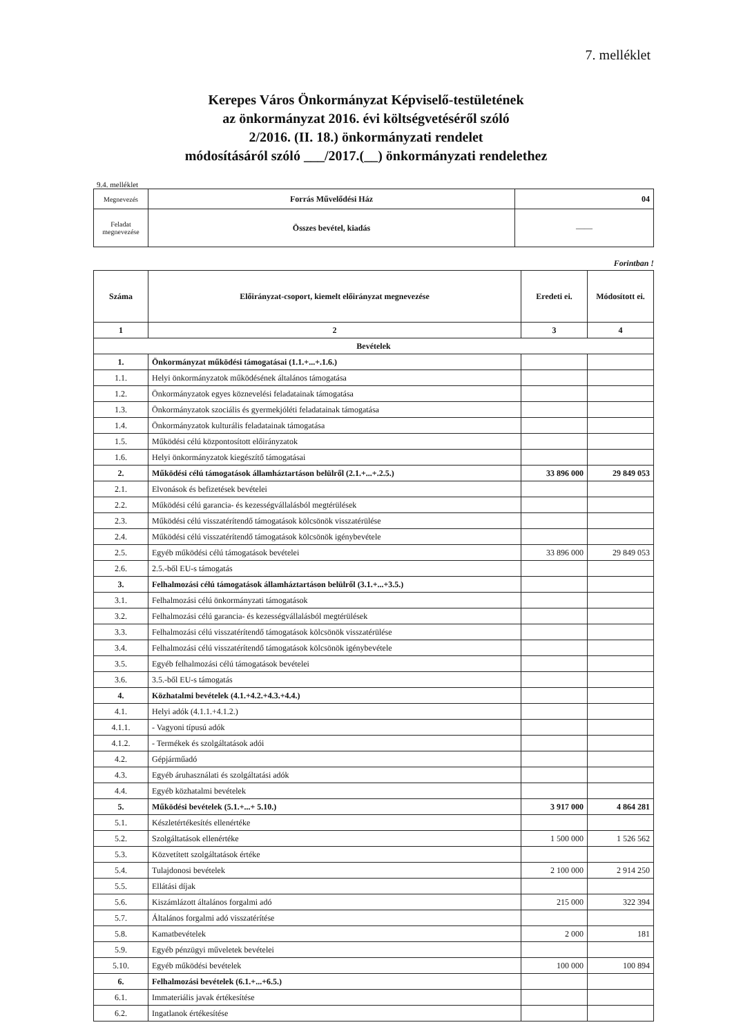7. melléklet
Kerepes Város Önkormányzat Képviselő-testületének
az önkormányzat 2016. évi költségvetéséről szóló
2/2016. (II. 18.) önkormányzati rendelet
módosításáról szóló ___/2017.(__) önkormányzati rendelethez
9.4. melléklet
| Megnevezés | Forrás Művelődési Ház | 04 |
| Feladat megnevezése | Összes bevétel, kiadás | —— |
Forintban !
| Száma | Előirányzat-csoport, kiemelt előirányzat megnevezése | Eredeti ei. | Módosított ei. |
| 1 | 2 | 3 | 4 |
| Bevételek | | | |
| 1. | Önkormányzat működési támogatásai (1.1.+...+.1.6.) | | |
| 1.1. | Helyi önkormányzatok működésének általános támogatása | | |
| 1.2. | Önkormányzatok egyes köznevelési feladatainak támogatása | | |
| 1.3. | Önkormányzatok szociális és gyermekjóléti feladatainak támogatása | | |
| 1.4. | Önkormányzatok kulturális feladatainak támogatása | | |
| 1.5. | Működési célú központosított előirányzatok | | |
| 1.6. | Helyi önkormányzatok kiegészítő támogatásai | | |
| 2. | Működési célú támogatások államháztartáson belülről (2.1.+...+.2.5.) | 33 896 000 | 29 849 053 |
| 2.1. | Elvonások és befizetések bevételei | | |
| 2.2. | Működési célú garancia- és kezességvállalásból megtérülések | | |
| 2.3. | Működési célú visszatérítendő támogatások kölcsönök visszatérülése | | |
| 2.4. | Működési célú visszatérítendő támogatások kölcsönök igénybevétele | | |
| 2.5. | Egyéb működési célú támogatások bevételei | 33 896 000 | 29 849 053 |
| 2.6. | 2.5.-ből EU-s támogatás | | |
| 3. | Felhalmozási célú támogatások államháztartáson belülről (3.1.+...+3.5.) | | |
| 3.1. | Felhalmozási célú önkormányzati támogatások | | |
| 3.2. | Felhalmozási célú garancia- és kezességvállalásból megtérülések | | |
| 3.3. | Felhalmozási célú visszatérítendő támogatások kölcsönök visszatérülése | | |
| 3.4. | Felhalmozási célú visszatérítendő támogatások kölcsönök igénybevétele | | |
| 3.5. | Egyéb felhalmozási célú támogatások bevételei | | |
| 3.6. | 3.5.-ből EU-s támogatás | | |
| 4. | Közhatalmi bevételek (4.1.+4.2.+4.3.+4.4.) | | |
| 4.1. | Helyi adók (4.1.1.+4.1.2.) | | |
| 4.1.1. | - Vagyoni típusú adók | | |
| 4.1.2. | - Termékek és szolgáltatások adói | | |
| 4.2. | Gépjárműadó | | |
| 4.3. | Egyéb áruhasználati és szolgáltatási adók | | |
| 4.4. | Egyéb közhatalmi bevételek | | |
| 5. | Működési bevételek (5.1.+...+ 5.10.) | 3 917 000 | 4 864 281 |
| 5.1. | Készletértékesítés ellenértéke | | |
| 5.2. | Szolgáltatások ellenértéke | 1 500 000 | 1 526 562 |
| 5.3. | Közvetített szolgáltatások értéke | | |
| 5.4. | Tulajdonosi bevételek | 2 100 000 | 2 914 250 |
| 5.5. | Ellátási díjak | | |
| 5.6. | Kiszámlázott általános forgalmi adó | 215 000 | 322 394 |
| 5.7. | Általános forgalmi adó visszatérítése | | |
| 5.8. | Kamatbevételek | 2 000 | 181 |
| 5.9. | Egyéb pénzügyi műveletek bevételei | | |
| 5.10. | Egyéb működési bevételek | 100 000 | 100 894 |
| 6. | Felhalmozási bevételek (6.1.+...+6.5.) | | |
| 6.1. | Immateriális javak értékesítése | | |
| 6.2. | Ingatlanok értékesítése | | |